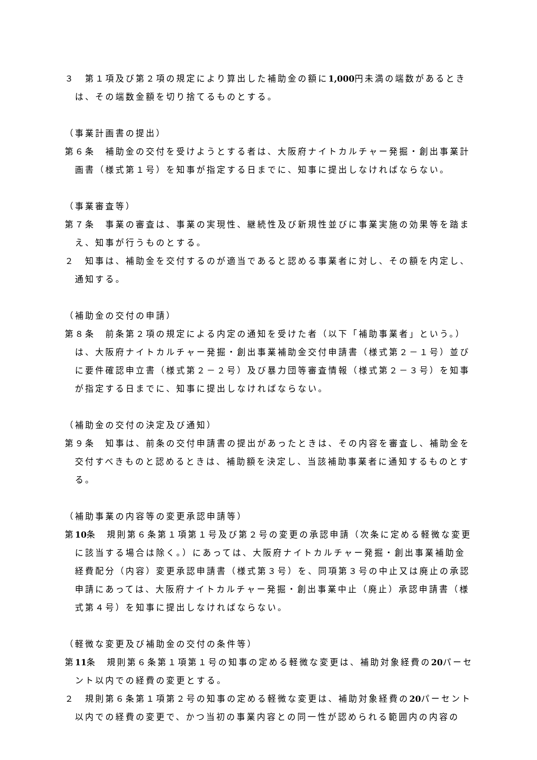３　第１項及び第２項の規定により算出した補助金の額に1,000円未満の端数があるときは、その端数金額を切り捨てるものとする。
（事業計画書の提出）
第６条　補助金の交付を受けようとする者は、大阪府ナイトカルチャー発掘・創出事業計画書（様式第１号）を知事が指定する日までに、知事に提出しなければならない。
（事業審査等）
第７条　事業の審査は、事業の実現性、継続性及び新規性並びに事業実施の効果等を踏まえ、知事が行うものとする。
２　知事は、補助金を交付するのが適当であると認める事業者に対し、その額を内定し、通知する。
（補助金の交付の申請）
第８条　前条第２項の規定による内定の通知を受けた者（以下「補助事業者」という。）は、大阪府ナイトカルチャー発掘・創出事業補助金交付申請書（様式第２－１号）並びに要件確認申立書（様式第２－２号）及び暴力団等審査情報（様式第２－３号）を知事が指定する日までに、知事に提出しなければならない。
（補助金の交付の決定及び通知）
第９条　知事は、前条の交付申請書の提出があったときは、その内容を審査し、補助金を交付すべきものと認めるときは、補助額を決定し、当該補助事業者に通知するものとする。
（補助事業の内容等の変更承認申請等）
第10条　規則第６条第１項第１号及び第２号の変更の承認申請（次条に定める軽微な変更に該当する場合は除く。）にあっては、大阪府ナイトカルチャー発掘・創出事業補助金経費配分（内容）変更承認申請書（様式第３号）を、同項第３号の中止又は廃止の承認申請にあっては、大阪府ナイトカルチャー発掘・創出事業中止（廃止）承認申請書（様式第４号）を知事に提出しなければならない。
（軽微な変更及び補助金の交付の条件等）
第11条　規則第６条第１項第１号の知事の定める軽微な変更は、補助対象経費の20パーセント以内での経費の変更とする。
２　規則第６条第１項第２号の知事の定める軽微な変更は、補助対象経費の20パーセント以内での経費の変更で、かつ当初の事業内容との同一性が認められる範囲内の内容の